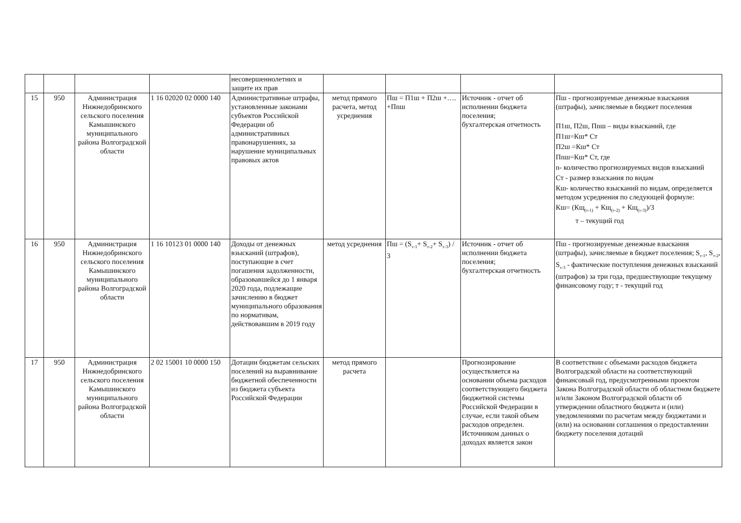| | | | | несовершеннолетних и защите их прав | | | | |
| 15 | 950 | Администрация Нижнедобринского сельского поселения Камышинского муниципального района Волгоградской области | 1 16 02020 02 0000 140 | Административные штрафы, установленные законами субъектов Российской Федерации об административных правонарушениях, за нарушение муниципальных правовых актов | метод прямого расчета, метод усреднения | Пш = П1ш + П2ш +…. +Пnш | Источник - отчет об исполнении бюджета поселения; бухгалтерская отчетность | Пш - прогнозируемые денежные взыскания (штрафы), зачисляемые в бюджет поселения П1ш, П2ш, Пnш – виды взысканий, где П1ш=Кш* Ст П2ш =Кш* Ст Пnш=Кш* Ст, где n- количество прогнозируемых видов взысканий Ст - размер взыскания по видам Кш- количество взысканий по видам, определяется методом усреднения по следующей формуле: Кш= (Кщ<sub>(т-1)</sub> + Кщ<sub>(т-2)</sub> + Кщ<sub>(т-3)</sub>)/3 т – текущий год |
| 16 | 950 | Администрация Нижнедобринского сельского поселения Камышинского муниципального района Волгоградской области | 1 16 10123 01 0000 140 | Доходы от денежных взысканий (штрафов), поступающие в счет погашения задолженности, образовавшейся до 1 января 2020 года, подлежащие зачислению в бюджет муниципального образования по нормативам, действовавшим в 2019 году | метод усреднения | Пш = (S<sub>т-1</sub>+ S<sub>т-2</sub>+ S<sub>т-3</sub>) / 3 | Источник - отчет об исполнении бюджета поселения; бухгалтерская отчетность | Пш - прогнозируемые денежные взыскания (штрафы), зачисляемые в бюджет поселения; S<sub>т-1</sub>, S<sub>т-2</sub>, S<sub>т-3</sub> - фактические поступления денежных взысканий (штрафов) за три года, предшествующие текущему финансовому году; т - текущий год |
| 17 | 950 | Администрация Нижнедобринского сельского поселения Камышинского муниципального района Волгоградской области | 2 02 15001 10 0000 150 | Дотации бюджетам сельских поселений на выравнивание бюджетной обеспеченности из бюджета субъекта Российской Федерации | метод прямого расчета | | Прогнозирование осуществляется на основании объема расходов соответствующего бюджета бюджетной системы Российской Федерации в случае, если такой объем расходов определен. Источником данных о доходах является закон | В соответствии с объемами расходов бюджета Волгоградской области на соответствующий финансовый год, предусмотренными проектом Закона Волгоградской области об областном бюджете и/или Законом Волгоградской области об утверждении областного бюджета и (или) уведомлениями по расчетам между бюджетами и (или) на основании соглашения о предоставлении бюджету поселения дотаций |